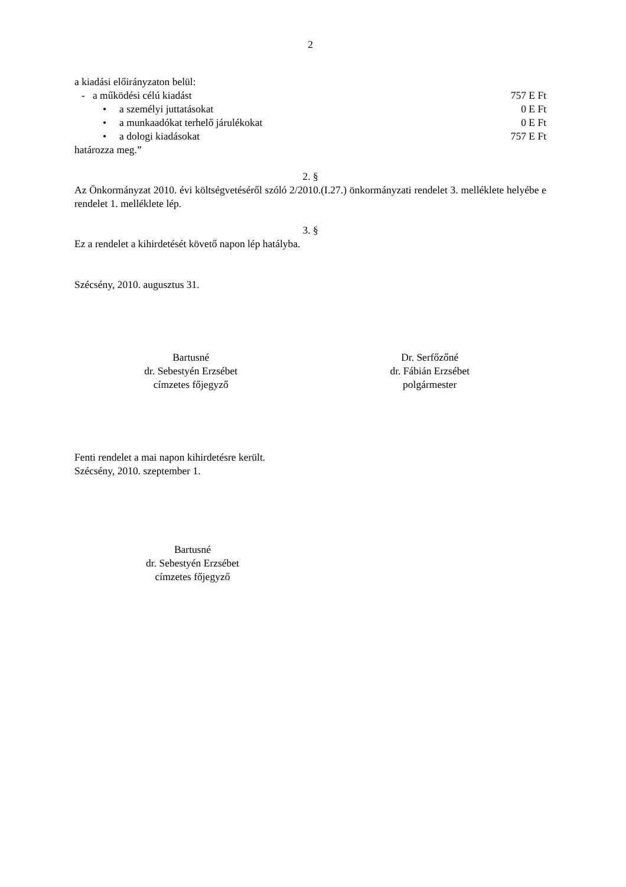2
a kiadási előirányzaton belül:
- a működési célú kiadást 757 E Ft
• a személyi juttatásokat 0 E Ft
• a munkaadókat terhelő járulékokat 0 E Ft
• a dologi kiadásokat 757 E Ft
határozza meg.”
2. §
Az Önkormányzat 2010. évi költségvetéséről szóló 2/2010.(I.27.) önkormányzati rendelet 3. melléklete helyébe e rendelet 1. melléklete lép.
3. §
Ez a rendelet a kihirdetését követő napon lép hatályba.
Szécsény, 2010. augusztus 31.
Bartusné
dr. Sebestyén Erzsébet
címzetes főjegyző
Dr. Serfőzőné
dr. Fábián Erzsébet
polgármester
Fenti rendelet a mai napon kihirdetésre került.
Szécsény, 2010. szeptember 1.
Bartusné
dr. Sebestyén Erzsébet
címzetes főjegyző